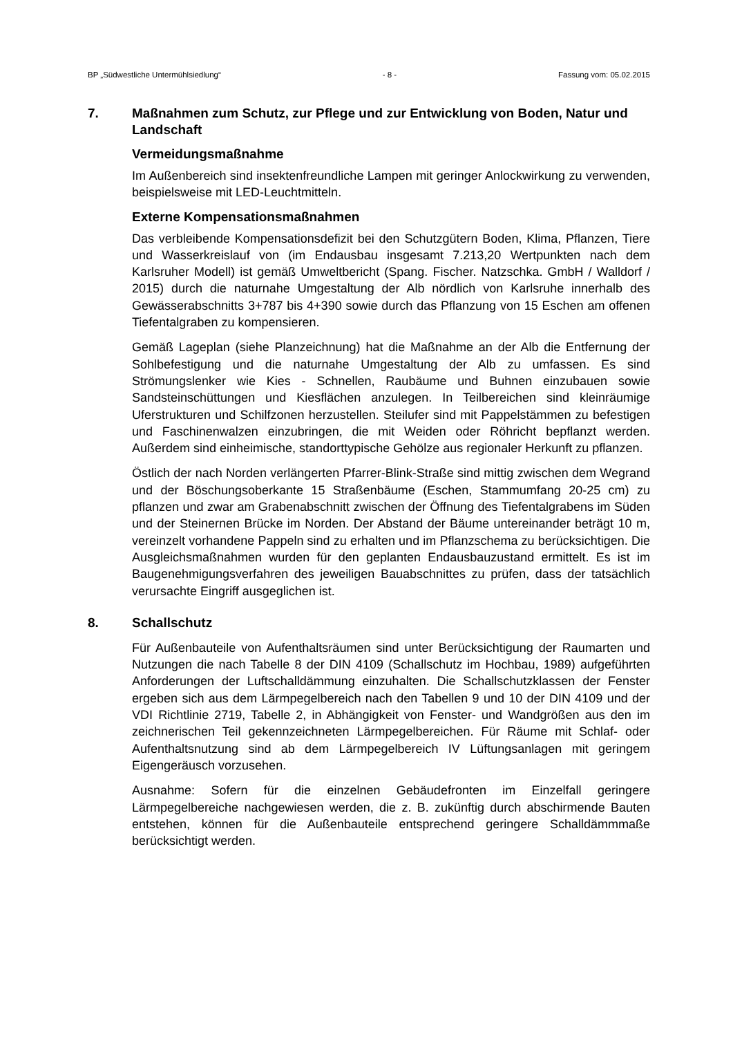BP „Südwestliche Untermühlsiedlung“- 8 - Fassung vom: 05.02.2015
7. Maßnahmen zum Schutz, zur Pflege und zur Entwicklung von Boden, Natur und Landschaft
Vermeidungsmaßnahme
Im Außenbereich sind insektenfreundliche Lampen mit geringer Anlockwirkung zu verwenden, beispielsweise mit LED-Leuchtmitteln.
Externe Kompensationsmaßnahmen
Das verbleibende Kompensationsdefizit bei den Schutzgütern Boden, Klima, Pflanzen, Tiere und Wasserkreislauf von (im Endausbau insgesamt 7.213,20 Wertpunkten nach dem Karlsruher Modell) ist gemäß Umweltbericht (Spang. Fischer. Natzschka. GmbH / Walldorf / 2015) durch die naturnahe Umgestaltung der Alb nördlich von Karlsruhe innerhalb des Gewässerabschnitts 3+787 bis 4+390 sowie durch das Pflanzung von 15 Eschen am offenen Tiefentalgraben zu kompensieren.
Gemäß Lageplan (siehe Planzeichnung) hat die Maßnahme an der Alb die Entfernung der Sohlbefestigung und die naturnahe Umgestaltung der Alb zu umfassen. Es sind Strömungslenker wie Kies - Schnellen, Raubäume und Buhnen einzubauen sowie Sandsteinschüttungen und Kiesflächen anzulegen. In Teilbereichen sind kleinräumige Uferstrukturen und Schilfzonen herzustellen. Steilufer sind mit Pappelstämmen zu befestigen und Faschinenwalzen einzubringen, die mit Weiden oder Röhricht bepflanzt werden. Außerdem sind einheimische, standorttypische Gehölze aus regionaler Herkunft zu pflanzen.
Östlich der nach Norden verlängerten Pfarrer-Blink-Straße sind mittig zwischen dem Wegrand und der Böschungsoberkante 15 Straßenbäume (Eschen, Stammumfang 20-25 cm) zu pflanzen und zwar am Grabenabschnitt zwischen der Öffnung des Tiefentalgrabens im Süden und der Steinernen Brücke im Norden. Der Abstand der Bäume untereinander beträgt 10 m, vereinzelt vorhandene Pappeln sind zu erhalten und im Pflanzschema zu berücksichtigen. Die Ausgleichsmaßnahmen wurden für den geplanten Endausbauzustand ermittelt. Es ist im Baugenehmigungsverfahren des jeweiligen Bauabschnittes zu prüfen, dass der tatsächlich verursachte Eingriff ausgeglichen ist.
8. Schallschutz
Für Außenbauteile von Aufenthaltsräumen sind unter Berücksichtigung der Raumarten und Nutzungen die nach Tabelle 8 der DIN 4109 (Schallschutz im Hochbau, 1989) aufgeführten Anforderungen der Luftschalldämmung einzuhalten. Die Schallschutzklassen der Fenster ergeben sich aus dem Lärmpegelbereich nach den Tabellen 9 und 10 der DIN 4109 und der VDI Richtlinie 2719, Tabelle 2, in Abhängigkeit von Fenster- und Wandgrößen aus den im zeichnerischen Teil gekennzeichneten Lärmpegelbereichen. Für Räume mit Schlaf- oder Aufenthaltsnutzung sind ab dem Lärmpegelbereich IV Lüftungsanlagen mit geringem Eigengeräusch vorzusehen.
Ausnahme: Sofern für die einzelnen Gebäudefronten im Einzelfall geringere Lärmpegelbereiche nachgewiesen werden, die z. B. zukünftig durch abschirmende Bauten entstehen, können für die Außenbauteile entsprechend geringere Schalldämmmaße berücksichtigt werden.